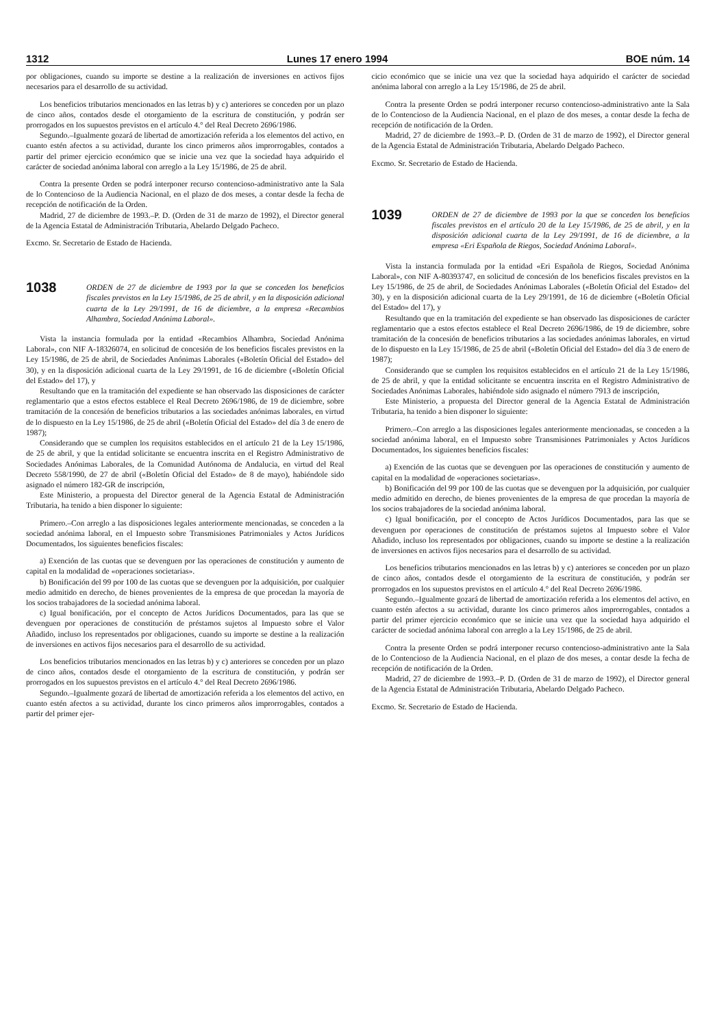1312 Lunes 17 enero 1994 BOE núm. 14
por obligaciones, cuando su importe se destine a la realización de inversiones en activos fijos necesarios para el desarrollo de su actividad.
Los beneficios tributarios mencionados en las letras b) y c) anteriores se conceden por un plazo de cinco años, contados desde el otorgamiento de la escritura de constitución, y podrán ser prorrogados en los supuestos previstos en el artículo 4.° del Real Decreto 2696/1986.
Segundo.–Igualmente gozará de libertad de amortización referida a los elementos del activo, en cuanto estén afectos a su actividad, durante los cinco primeros años improrrogables, contados a partir del primer ejercicio económico que se inicie una vez que la sociedad haya adquirido el carácter de sociedad anónima laboral con arreglo a la Ley 15/1986, de 25 de abril.
Contra la presente Orden se podrá interponer recurso contencioso-administrativo ante la Sala de lo Contencioso de la Audiencia Nacional, en el plazo de dos meses, a contar desde la fecha de recepción de notificación de la Orden.
Madrid, 27 de diciembre de 1993.–P. D. (Orden de 31 de marzo de 1992), el Director general de la Agencia Estatal de Administración Tributaria, Abelardo Delgado Pacheco.
Excmo. Sr. Secretario de Estado de Hacienda.
1038
ORDEN de 27 de diciembre de 1993 por la que se conceden los beneficios fiscales previstos en la Ley 15/1986, de 25 de abril, y en la disposición adicional cuarta de la Ley 29/1991, de 16 de diciembre, a la empresa «Recambios Alhambra, Sociedad Anónima Laboral».
Vista la instancia formulada por la entidad «Recambios Alhambra, Sociedad Anónima Laboral», con NIF A-18326074, en solicitud de concesión de los beneficios fiscales previstos en la Ley 15/1986, de 25 de abril, de Sociedades Anónimas Laborales («Boletín Oficial del Estado» del 30), y en la disposición adicional cuarta de la Ley 29/1991, de 16 de diciembre («Boletín Oficial del Estado» del 17), y
Resultando que en la tramitación del expediente se han observado las disposiciones de carácter reglamentario que a estos efectos establece el Real Decreto 2696/1986, de 19 de diciembre, sobre tramitación de la concesión de beneficios tributarios a las sociedades anónimas laborales, en virtud de lo dispuesto en la Ley 15/1986, de 25 de abril («Boletín Oficial del Estado» del día 3 de enero de 1987);
Considerando que se cumplen los requisitos establecidos en el artículo 21 de la Ley 15/1986, de 25 de abril, y que la entidad solicitante se encuentra inscrita en el Registro Administrativo de Sociedades Anónimas Laborales, de la Comunidad Autónoma de Andalucia, en virtud del Real Decreto 558/1990, de 27 de abril («Boletín Oficial del Estado» de 8 de mayo), habiéndole sido asignado el número 182-GR de inscripción,
Este Ministerio, a propuesta del Director general de la Agencia Estatal de Administración Tributaria, ha tenido a bien disponer lo siguiente:
Primero.–Con arreglo a las disposiciones legales anteriormente mencionadas, se conceden a la sociedad anónima laboral, en el Impuesto sobre Transmisiones Patrimoniales y Actos Jurídicos Documentados, los siguientes beneficios fiscales:
a) Exención de las cuotas que se devenguen por las operaciones de constitución y aumento de capital en la modalidad de «operaciones societarias».
b) Bonificación del 99 por 100 de las cuotas que se devenguen por la adquisición, por cualquier medio admitido en derecho, de bienes provenientes de la empresa de que procedan la mayoría de los socios trabajadores de la sociedad anónima laboral.
c) Igual bonificación, por el concepto de Actos Jurídicos Documentados, para las que se devenguen por operaciones de constitución de préstamos sujetos al Impuesto sobre el Valor Añadido, incluso los representados por obligaciones, cuando su importe se destine a la realización de inversiones en activos fijos necesarios para el desarrollo de su actividad.
Los beneficios tributarios mencionados en las letras b) y c) anteriores se conceden por un plazo de cinco años, contados desde el otorgamiento de la escritura de constitución, y podrán ser prorrogados en los supuestos previstos en el artículo 4.° del Real Decreto 2696/1986.
Segundo.–Igualmente gozará de libertad de amortización referida a los elementos del activo, en cuanto estén afectos a su actividad, durante los cinco primeros años improrrogables, contados a partir del primer ejer-
cicio económico que se inicie una vez que la sociedad haya adquirido el carácter de sociedad anónima laboral con arreglo a la Ley 15/1986, de 25 de abril.
Contra la presente Orden se podrá interponer recurso contencioso-administrativo ante la Sala de lo Contencioso de la Audiencia Nacional, en el plazo de dos meses, a contar desde la fecha de recepción de notificación de la Orden.
Madrid, 27 de diciembre de 1993.–P. D. (Orden de 31 de marzo de 1992), el Director general de la Agencia Estatal de Administración Tributaria, Abelardo Delgado Pacheco.
Excmo. Sr. Secretario de Estado de Hacienda.
1039
ORDEN de 27 de diciembre de 1993 por la que se conceden los beneficios fiscales previstos en el artículo 20 de la Ley 15/1986, de 25 de abril, y en la disposición adicional cuarta de la Ley 29/1991, de 16 de diciembre, a la empresa «Eri Española de Riegos, Sociedad Anónima Laboral».
Vista la instancia formulada por la entidad «Eri Española de Riegos, Sociedad Anónima Laboral», con NIF A-80393747, en solicitud de concesión de los beneficios fiscales previstos en la Ley 15/1986, de 25 de abril, de Sociedades Anónimas Laborales («Boletín Oficial del Estado» del 30), y en la disposición adicional cuarta de la Ley 29/1991, de 16 de diciembre («Boletín Oficial del Estado» del 17), y
Resultando que en la tramitación del expediente se han observado las disposiciones de carácter reglamentario que a estos efectos establece el Real Decreto 2696/1986, de 19 de diciembre, sobre tramitación de la concesión de beneficios tributarios a las sociedades anónimas laborales, en virtud de lo dispuesto en la Ley 15/1986, de 25 de abril («Boletín Oficial del Estado» del día 3 de enero de 1987);
Considerando que se cumplen los requisitos establecidos en el artículo 21 de la Ley 15/1986, de 25 de abril, y que la entidad solicitante se encuentra inscrita en el Registro Administrativo de Sociedades Anónimas Laborales, habiéndole sido asignado el número 7913 de inscripción,
Este Ministerio, a propuesta del Director general de la Agencia Estatal de Administración Tributaria, ha tenido a bien disponer lo siguiente:
Primero.–Con arreglo a las disposiciones legales anteriormente mencionadas, se conceden a la sociedad anónima laboral, en el Impuesto sobre Transmisiones Patrimoniales y Actos Jurídicos Documentados, los siguientes beneficios fiscales:
a) Exención de las cuotas que se devenguen por las operaciones de constitución y aumento de capital en la modalidad de «operaciones societarias».
b) Bonificación del 99 por 100 de las cuotas que se devenguen por la adquisición, por cualquier medio admitido en derecho, de bienes provenientes de la empresa de que procedan la mayoría de los socios trabajadores de la sociedad anónima laboral.
c) Igual bonificación, por el concepto de Actos Jurídicos Documentados, para las que se devenguen por operaciones de constitución de préstamos sujetos al Impuesto sobre el Valor Añadido, incluso los representados por obligaciones, cuando su importe se destine a la realización de inversiones en activos fijos necesarios para el desarrollo de su actividad.
Los beneficios tributarios mencionados en las letras b) y c) anteriores se conceden por un plazo de cinco años, contados desde el otorgamiento de la escritura de constitución, y podrán ser prorrogados en los supuestos previstos en el artículo 4.° del Real Decreto 2696/1986.
Segundo.–Igualmente gozará de libertad de amortización referida a los elementos del activo, en cuanto estén afectos a su actividad, durante los cinco primeros años improrrogables, contados a partir del primer ejercicio económico que se inicie una vez que la sociedad haya adquirido el carácter de sociedad anónima laboral con arreglo a la Ley 15/1986, de 25 de abril.
Contra la presente Orden se podrá interponer recurso contencioso-administrativo ante la Sala de lo Contencioso de la Audiencia Nacional, en el plazo de dos meses, a contar desde la fecha de recepción de notificación de la Orden.
Madrid, 27 de diciembre de 1993.–P. D. (Orden de 31 de marzo de 1992), el Director general de la Agencia Estatal de Administración Tributaria, Abelardo Delgado Pacheco.
Excmo. Sr. Secretario de Estado de Hacienda.